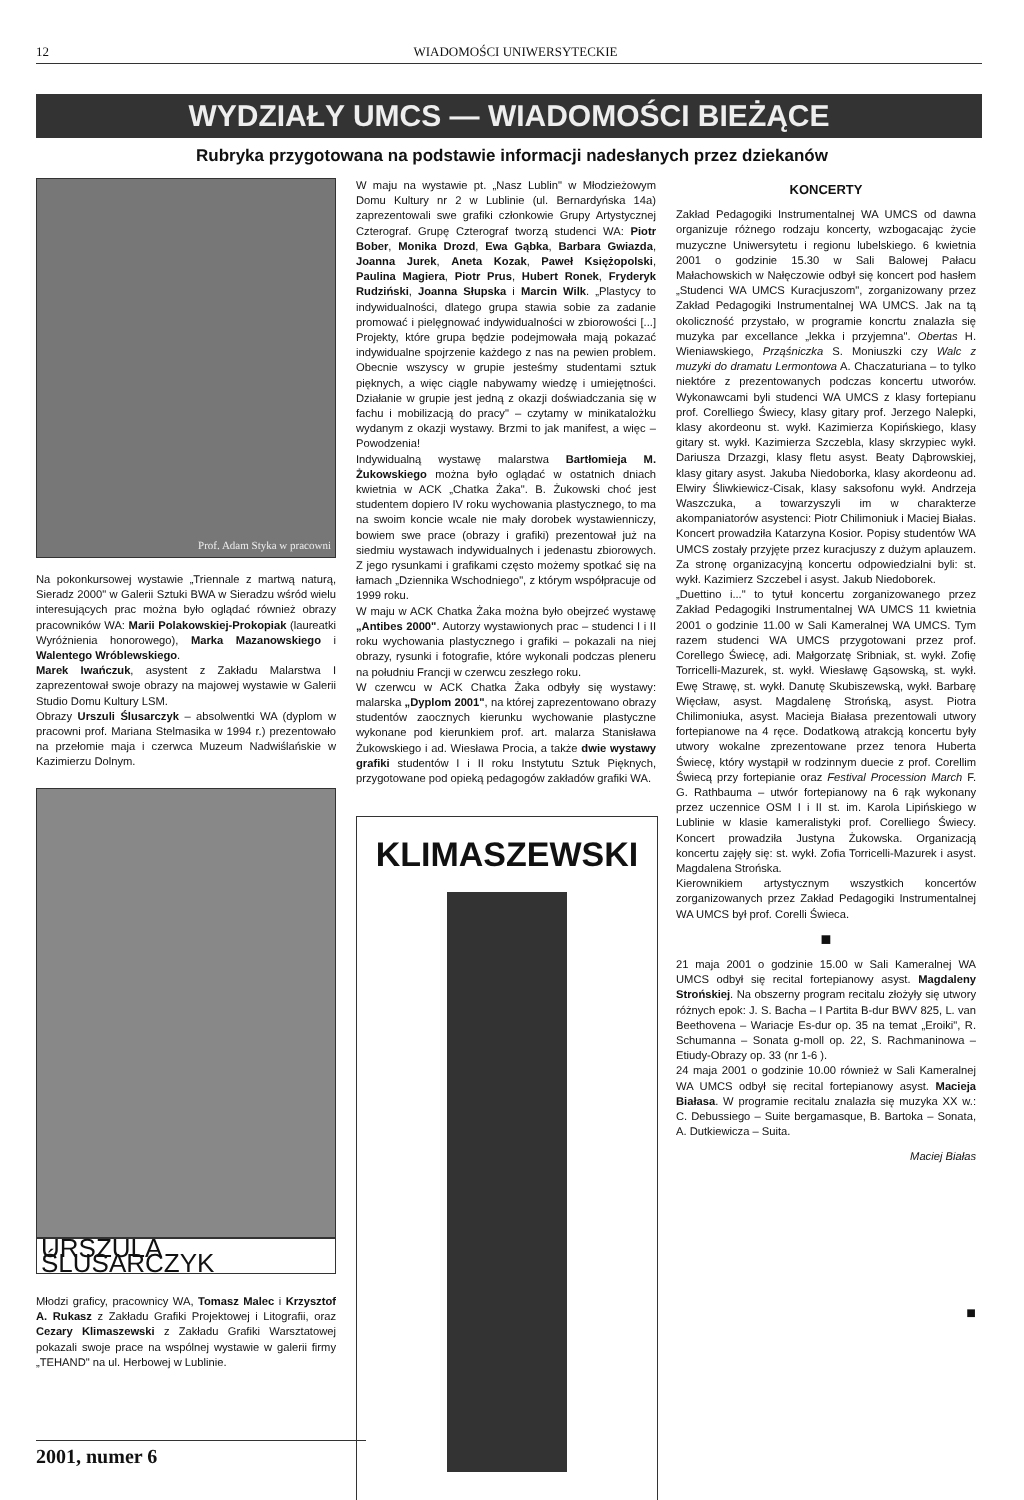12 WIADOMOŚCI UNIWERSYTECKIE
WYDZIAŁY UMCS — WIADOMOŚCI BIEŻĄCE
Rubryka przygotowana na podstawie informacji nadesłanych przez dziekanów
Prof. Adam Styka w pracowni
Na pokonkursowej wystawie „Triennale z martwą naturą, Sieradz 2000" w Galerii Sztuki BWA w Sieradzu wśród wielu interesujących prac można było oglądać również obrazy pracowników WA: Marii Polakowskiej-Prokopiak (laureatki Wyróżnienia honorowego), Marka Mazanowskiego i Walentego Wróblewskiego.
Marek Iwańczuk, asystent z Zakładu Malarstwa I zaprezentował swoje obrazy na majowej wystawie w Galerii Studio Domu Kultury LSM.
Obrazy Urszuli Ślusarczyk – absolwentki WA (dyplom w pracowni prof. Mariana Stelmasika w 1994 r.) prezentowało na przełomie maja i czerwca Muzeum Nadwiślańskie w Kazimierzu Dolnym.
URSZULA ŚLUSARCZYK
Młodzi graficy, pracownicy WA, Tomasz Malec i Krzysztof A. Rukasz z Zakładu Grafiki Projektowej i Litografii, oraz Cezary Klimaszewski z Zakładu Grafiki Warsztatowej pokazali swoje prace na wspólnej wystawie w galerii firmy „TEHAND" na ul. Herbowej w Lublinie.
W maju na wystawie pt. „Nasz Lublin" w Młodzieżowym Domu Kultury nr 2 w Lublinie (ul. Bernardyńska 14a) zaprezentowali swe grafiki członkowie Grupy Artystycznej Czterograf. Grupę Czterograf tworzą studenci WA: Piotr Bober, Monika Drozd, Ewa Gąbka, Barbara Gwiazda, Joanna Jurek, Aneta Kozak, Paweł Księżopolski, Paulina Magiera, Piotr Prus, Hubert Ronek, Fryderyk Rudziński, Joanna Słupska i Marcin Wilk. „Plastycy to indywidualności, dlatego grupa stawia sobie za zadanie promować i pielęgnować indywidualności w zbiorowości [...] Projekty, które grupa będzie podejmowała mają pokazać indywidualne spojrzenie każdego z nas na pewien problem. Obecnie wszyscy w grupie jesteśmy studentami sztuk pięknych, a więc ciągle nabywamy wiedzę i umiejętności. Działanie w grupie jest jedną z okazji doświadczania się w fachu i mobilizacją do pracy" – czytamy w minikatalożku wydanym z okazji wystawy. Brzmi to jak manifest, a więc – Powodzenia!
Indywidualną wystawę malarstwa Bartłomieja M. Żukowskiego można było oglądać w ostatnich dniach kwietnia w ACK „Chatka Żaka". B. Żukowski choć jest studentem dopiero IV roku wychowania plastycznego, to ma na swoim koncie wcale nie mały dorobek wystawienniczy, bowiem swe prace (obrazy i grafiki) prezentował już na siedmiu wystawach indywidualnych i jedenastu zbiorowych. Z jego rysunkami i grafikami często możemy spotkać się na łamach „Dziennika Wschodniego", z którym współpracuje od 1999 roku.
W maju w ACK Chatka Żaka można było obejrzeć wystawę „Antibes 2000". Autorzy wystawionych prac – studenci I i II roku wychowania plastycznego i grafiki – pokazali na niej obrazy, rysunki i fotografie, które wykonali podczas pleneru na południu Francji w czerwcu zeszłego roku.
W czerwcu w ACK Chatka Żaka odbyły się wystawy: malarska „Dyplom 2001", na której zaprezentowano obrazy studentów zaocznych kierunku wychowanie plastyczne wykonane pod kierunkiem prof. art. malarza Stanisława Żukowskiego i ad. Wiesława Procia, a także dwie wystawy grafiki studentów I i II roku Instytutu Sztuk Pięknych, przygotowane pod opieką pedagogów zakładów grafiki WA.
KLIMASZEWSKI
KONCERTY
Zakład Pedagogiki Instrumentalnej WA UMCS od dawna organizuje różnego rodzaju koncerty, wzbogacając życie muzyczne Uniwersytetu i regionu lubelskiego. 6 kwietnia 2001 o godzinie 15.30 w Sali Balowej Pałacu Małachowskich w Nałęczowie odbył się koncert pod hasłem „Studenci WA UMCS Kuracjuszom", zorganizowany przez Zakład Pedagogiki Instrumentalnej WA UMCS. Jak na tą okoliczność przystało, w programie koncrtu znalazła się muzyka par excellance „lekka i przyjemna". Obertas H. Wieniawskiego, Prząśniczka S. Moniuszki czy Walc z muzyki do dramatu Lermontowa A. Chaczaturiana – to tylko niektóre z prezentowanych podczas koncertu utworów. Wykonawcami byli studenci WA UMCS z klasy fortepianu prof. Corelliego Świecy, klasy gitary prof. Jerzego Nalepki, klasy akordeonu st. wykł. Kazimierza Kopińskiego, klasy gitary st. wykł. Kazimierza Szczebla, klasy skrzypiec wykł. Dariusza Drzazgi, klasy fletu asyst. Beaty Dąbrowskiej, klasy gitary asyst. Jakuba Niedoborka, klasy akordeonu ad. Elwiry Śliwkiewicz-Cisak, klasy saksofonu wykł. Andrzeja Waszczuka, a towarzyszyli im w charakterze akompaniatorów asystenci: Piotr Chilimoniuk i Maciej Białas. Koncert prowadziła Katarzyna Kosior. Popisy studentów WA UMCS zostały przyjęte przez kuracjuszy z dużym aplauzem. Za stronę organizacyjną koncertu odpowiedzialni byli: st. wykł. Kazimierz Szczebel i asyst. Jakub Niedoborek.
„Duettino i..." to tytuł koncertu zorganizowanego przez Zakład Pedagogiki Instrumentalnej WA UMCS 11 kwietnia 2001 o godzinie 11.00 w Sali Kameralnej WA UMCS. Tym razem studenci WA UMCS przygotowani przez prof. Corellego Świecę, adi. Małgorzatę Sribniak, st. wykł. Zofię Torricelli-Mazurek, st. wykł. Wiesławę Gąsowską, st. wykł. Ewę Strawę, st. wykł. Danutę Skubiszewską, wykł. Barbarę Więcław, asyst. Magdalenę Strońską, asyst. Piotra Chilimoniuka, asyst. Macieja Białasa prezentowali utwory fortepianowe na 4 ręce. Dodatkową atrakcją koncertu były utwory wokalne zprezentowane przez tenora Huberta Świecę, który wystąpił w rodzinnym duecie z prof. Corellim Świecą przy fortepianie oraz Festival Procession March F. G. Rathbauma – utwór fortepianowy na 6 rąk wykonany przez uczennice OSM I i II st. im. Karola Lipińskiego w Lublinie w klasie kameralistyki prof. Corelliego Świecy. Koncert prowadziła Justyna Żukowska. Organizacją koncertu zajęły się: st. wykł. Zofia Torricelli-Mazurek i asyst. Magdalena Strońska.
Kierownikiem artystycznym wszystkich koncertów zorganizowanych przez Zakład Pedagogiki Instrumentalnej WA UMCS był prof. Corelli Świeca.
■
21 maja 2001 o godzinie 15.00 w Sali Kameralnej WA UMCS odbył się recital fortepianowy asyst. Magdaleny Strońskiej. Na obszerny program recitalu złożyły się utwory różnych epok: J. S. Bacha – I Partita B-dur BWV 825, L. van Beethovena – Wariacje Es-dur op. 35 na temat „Eroiki", R. Schumanna – Sonata g-moll op. 22, S. Rachmaninowa – Etiudy-Obrazy op. 33 (nr 1-6 ).
24 maja 2001 o godzinie 10.00 również w Sali Kameralnej WA UMCS odbył się recital fortepianowy asyst. Macieja Białasa. W programie recitalu znalazła się muzyka XX w.: C. Debussiego – Suite bergamasque, B. Bartoka – Sonata, A. Dutkiewicza – Suita.
Maciej Białas
■
2001, numer 6